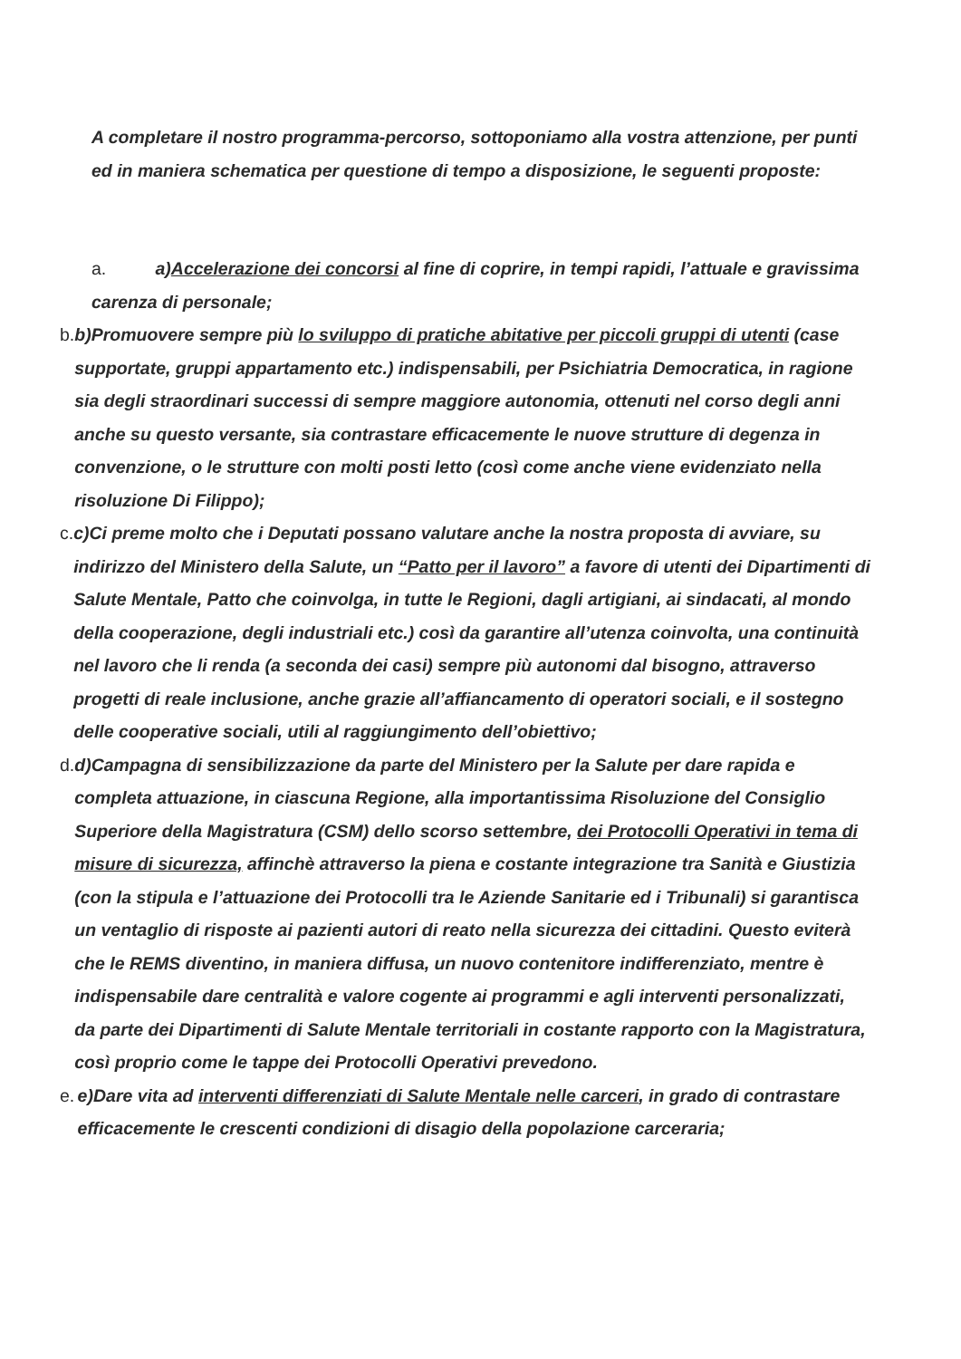A completare il nostro programma-percorso, sottoponiamo alla vostra attenzione, per punti ed in maniera schematica per questione di tempo a disposizione, le seguenti proposte:
a. a)Accelerazione dei concorsi al fine di coprire, in tempi rapidi, l’attuale e gravissima carenza di personale;
b. b)Promuovere sempre più lo sviluppo di pratiche abitative per piccoli gruppi di utenti (case supportate, gruppi appartamento etc.) indispensabili, per Psichiatria Democratica, in ragione sia degli straordinari successi di sempre maggiore autonomia, ottenuti nel corso degli anni anche su questo versante, sia contrastare efficacemente le nuove strutture di degenza in convenzione, o le strutture con molti posti letto (così come anche viene evidenziato nella risoluzione Di Filippo);
c. c)Ci preme molto che i Deputati possano valutare anche la nostra proposta di avviare, su indirizzo del Ministero della Salute, un “Patto per il lavoro” a favore di utenti dei Dipartimenti di Salute Mentale, Patto che coinvolga, in tutte le Regioni, dagli artigiani, ai sindacati, al mondo della cooperazione, degli industriali etc.) così da garantire all’utenza coinvolta, una continuità nel lavoro che li renda (a seconda dei casi) sempre più autonomi dal bisogno, attraverso progetti di reale inclusione, anche grazie all’affiancamento di operatori sociali, e il sostegno delle cooperative sociali, utili al raggiungimento dell’obiettivo;
d. d)Campagna di sensibilizzazione da parte del Ministero per la Salute per dare rapida e completa attuazione, in ciascuna Regione, alla importantissima Risoluzione del Consiglio Superiore della Magistratura (CSM) dello scorso settembre, dei Protocolli Operativi in tema di misure di sicurezza, affinchè attraverso la piena e costante integrazione tra Sanità e Giustizia (con la stipula e l’attuazione dei Protocolli tra le Aziende Sanitarie ed i Tribunali) si garantisca un ventaglio di risposte ai pazienti autori di reato nella sicurezza dei cittadini. Questo eviterà che le REMS diventino, in maniera diffusa, un nuovo contenitore indifferenziato, mentre è indispensabile dare centralità e valore cogente ai programmi e agli interventi personalizzati, da parte dei Dipartimenti di Salute Mentale territoriali in costante rapporto con la Magistratura, così proprio come le tappe dei Protocolli Operativi prevedono.
e. e)Dare vita ad interventi differenziati di Salute Mentale nelle carceri, in grado di contrastare efficacemente le crescenti condizioni di disagio della popolazione carceraria;